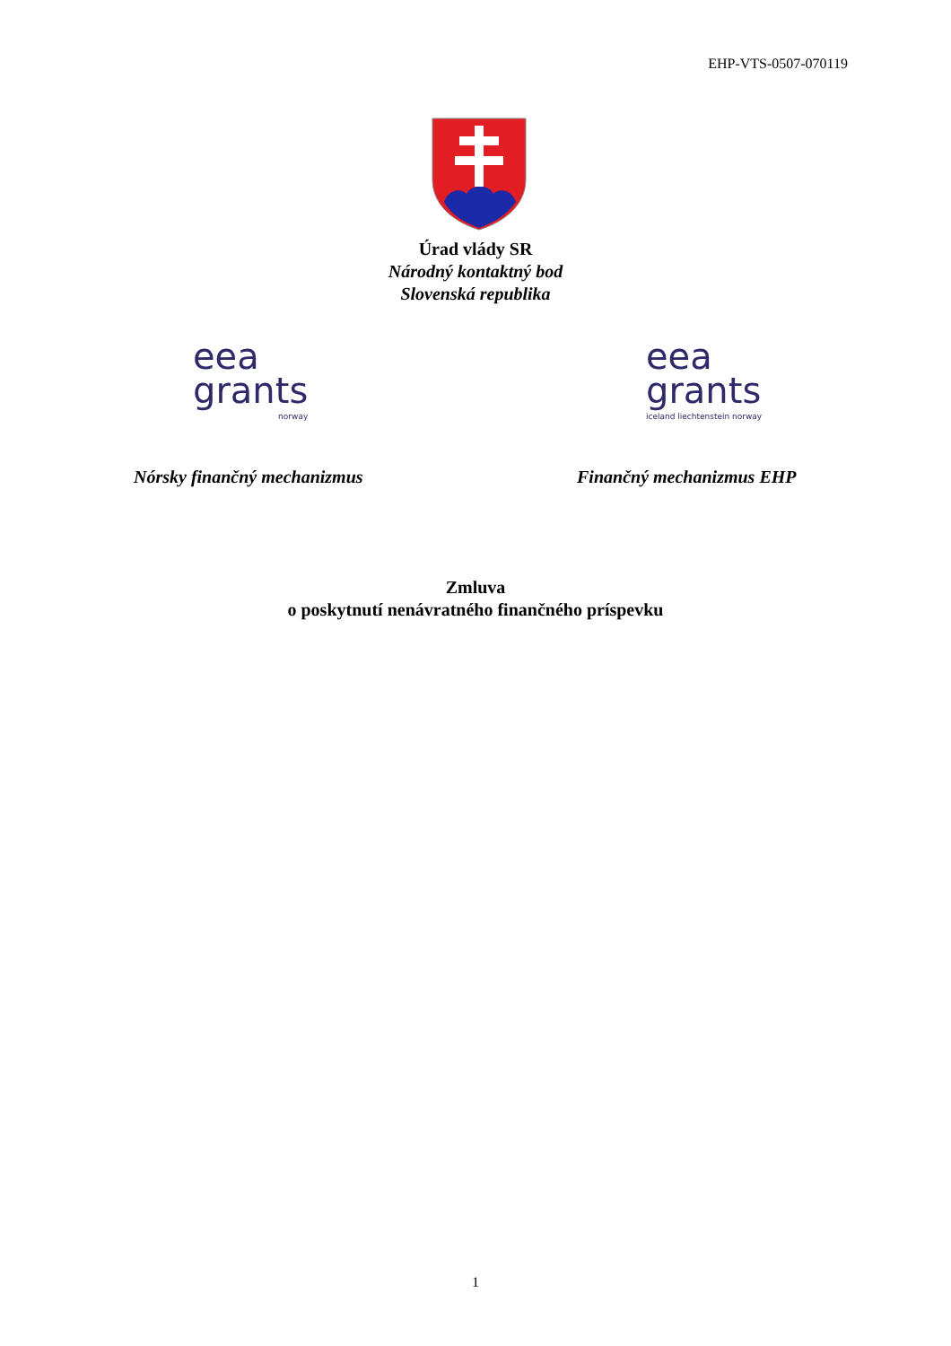EHP-VTS-0507-070119
Úrad vlády SR
Národný kontaktný bod
Slovenská republika
eea
grants
norway
eea
grants
iceland liechtenstein norway
Nórsky finančný mechanizmus Finančný mechanizmus EHP
Zmluva
o poskytnutí nenávratného finančného príspevku
1